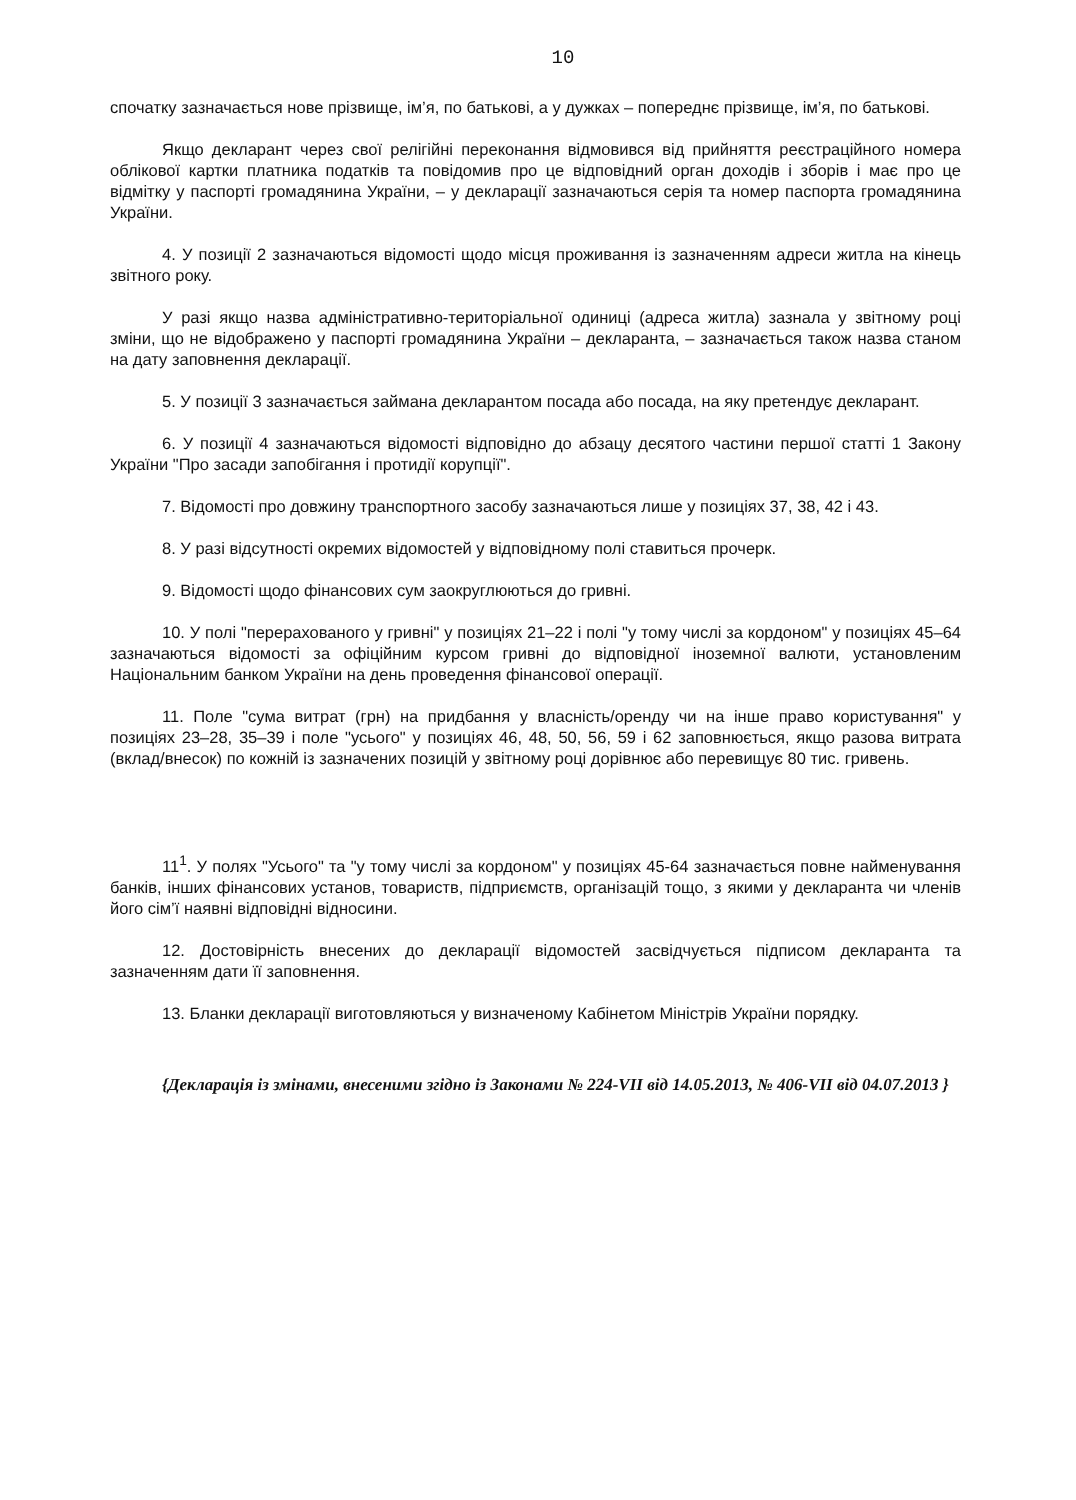10
спочатку зазначається нове прізвище, ім’я, по батькові, а у дужках – попереднє прізвище, ім’я, по батькові.
Якщо декларант через свої релігійні переконання відмовився від прийняття реєстраційного номера облікової картки платника податків та повідомив про це відповідний орган доходів і зборів і має про це відмітку у паспорті громадянина України, – у декларації зазначаються серія та номер паспорта громадянина України.
4. У позиції 2 зазначаються відомості щодо місця проживання із зазначенням адреси житла на кінець звітного року.
У разі якщо назва адміністративно-територіальної одиниці (адреса житла) зазнала у звітному році зміни, що не відображено у паспорті громадянина України – декларанта, – зазначається також назва станом на дату заповнення декларації.
5. У позиції 3 зазначається займана декларантом посада або посада, на яку претендує декларант.
6. У позиції 4 зазначаються відомості відповідно до абзацу десятого частини першої статті 1 Закону України "Про засади запобігання і протидії корупції".
7. Відомості про довжину транспортного засобу зазначаються лише у позиціях 37, 38, 42 і 43.
8. У разі відсутності окремих відомостей у відповідному полі ставиться прочерк.
9. Відомості щодо фінансових сум заокруглюються до гривні.
10. У полі "перерахованого у гривні" у позиціях 21–22 і полі "у тому числі за кордоном" у позиціях 45–64 зазначаються відомості за офіційним курсом гривні до відповідної іноземної валюти, установленим Національним банком України на день проведення фінансової операції.
11. Поле "сума витрат (грн) на придбання у власність/оренду чи на інше право користування" у позиціях 23–28, 35–39 і поле "усього" у позиціях 46, 48, 50, 56, 59 і 62 заповнюється, якщо разова витрата (вклад/внесок) по кожній із зазначених позицій у звітному році дорівнює або перевищує 80 тис. гривень.
11<sup>1</sup>. У полях "Усього" та "у тому числі за кордоном" у позиціях 45-64 зазначається повне найменування банків, інших фінансових установ, товариств, підприємств, організацій тощо, з якими у декларанта чи членів його сім’ї наявні відповідні відносини.
12. Достовірність внесених до декларації відомостей засвідчується підписом декларанта та зазначенням дати її заповнення.
13. Бланки декларації виготовляються у визначеному Кабінетом Міністрів України порядку.
{Декларація із змінами, внесеними згідно із Законами № 224-VII від 14.05.2013, № 406-VII від 04.07.2013 }